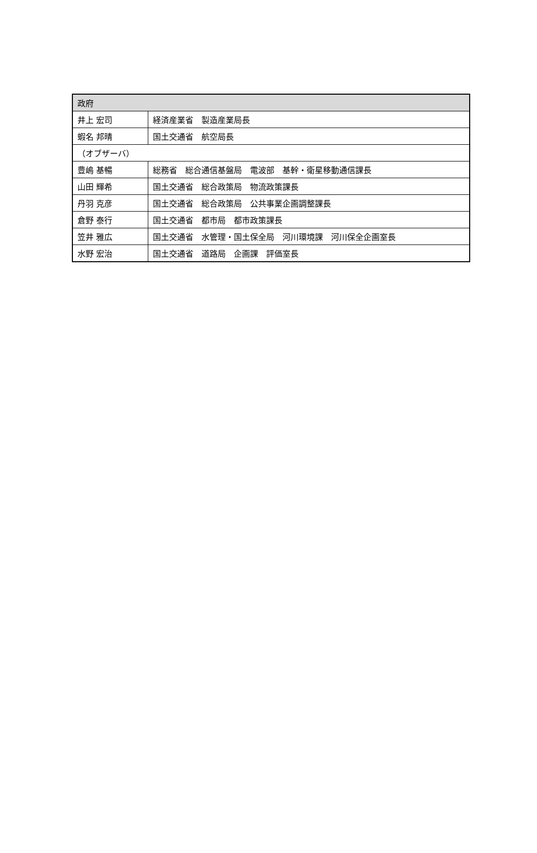| 政府 | |
| 井上 宏司 | 経済産業省 製造産業局長 |
| 蝦名 邦晴 | 国土交通省 航空局長 |
| （オブザーバ） | |
| 豊嶋 基暢 | 総務省 総合通信基盤局 電波部 基幹・衛星移動通信課長 |
| 山田 輝希 | 国土交通省 総合政策局 物流政策課長 |
| 丹羽 克彦 | 国土交通省 総合政策局 公共事業企画調整課長 |
| 倉野 泰行 | 国土交通省 都市局 都市政策課長 |
| 笠井 雅広 | 国土交通省 水管理・国土保全局 河川環境課 河川保全企画室長 |
| 水野 宏治 | 国土交通省 道路局 企画課 評価室長 |